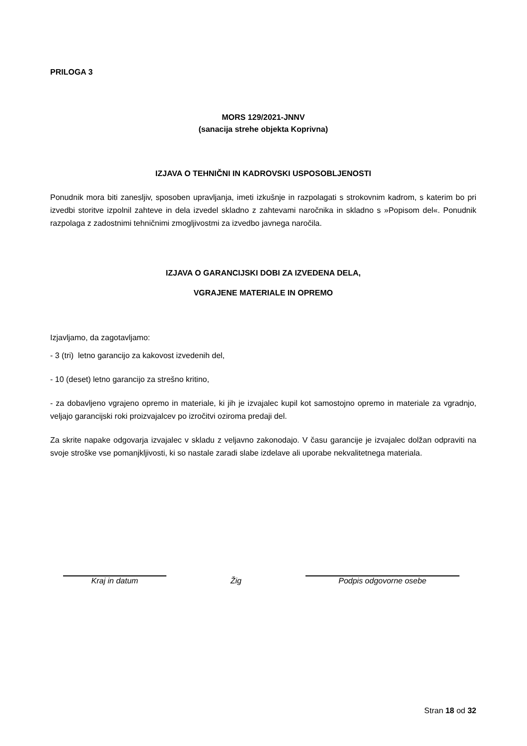PRILOGA 3
MORS 129/2021-JNNV
(sanacija strehe objekta Koprivna)
IZJAVA O TEHNIČNI IN KADROVSKI USPOSOBLJENOSTI
Ponudnik mora biti zanesljiv, sposoben upravljanja, imeti izkušnje in razpolagati s strokovnim kadrom, s katerim bo pri izvedbi storitve izpolnil zahteve in dela izvedel skladno z zahtevami naročnika in skladno s »Popisom del«. Ponudnik razpolaga z zadostnimi tehničnimi zmogljivostmi za izvedbo javnega naročila.
IZJAVA O GARANCIJSKI DOBI ZA IZVEDENA DELA,
VGRAJENE MATERIALE IN OPREMO
Izjavljamo, da zagotavljamo:
- 3 (tri) letno garancijo za kakovost izvedenih del,
- 10 (deset) letno garancijo za strešno kritino,
- za dobavljeno vgrajeno opremo in materiale, ki jih je izvajalec kupil kot samostojno opremo in materiale za vgradnjo, veljajo garancijski roki proizvajalcev po izročitvi oziroma predaji del.
Za skrite napake odgovarja izvajalec v skladu z veljavno zakonodajo. V času garancije je izvajalec dolžan odpraviti na svoje stroške vse pomanjkljivosti, ki so nastale zaradi slabe izdelave ali uporabe nekvalitetnega materiala.
Kraj in datum Žig Podpis odgovorne osebe
Stran 18 od 32